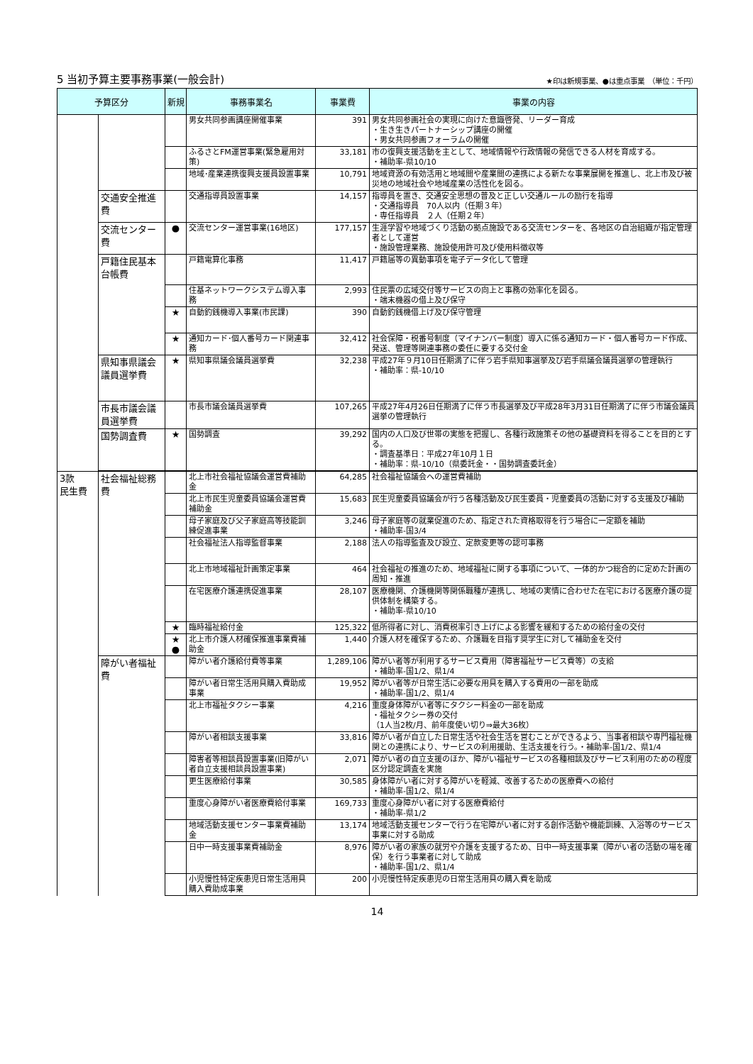5 当初予算主要事務事業(一般会計)
★印は新規事業、●は重点事業　（単位：千円）
| 予算区分 | | 新規 | 事務事業名 | 事業費 | 事業の内容 |
| --- | --- | --- | --- | --- | --- |
| | | | 男女共同参画講座開催事業 | 391 | 男女共同参画社会の実現に向けた意識啓発、リーダー育成 ・生き生きパートナーシップ講座の開催 ・男女共同参画フォーラムの開催 |
| | | | ふるさとFM運営事業(緊急雇用対策) | 33,181 | 市の復興支援活動を主として、地域情報や行政情報の発信できる人材を育成する。 ・補助率-県10/10 |
| | | | 地域･産業連携復興支援員設置事業 | 10,791 | 地域資源の有効活用と地域間や産業間の連携による新たな事業展開を推進し、北上市及び被災地の地域社会や地域産業の活性化を図る。 |
| | 交通安全推進費 | | 交通指導員設置事業 | 14,157 | 指導員を置き、交通安全思想の普及と正しい交通ルールの励行を指導 ・交通指導員 70人以内（任期３年） ・専任指導員 ２人（任期２年） |
| | 交流センター費 | ● | 交流センター運営事業(16地区) | 177,157 | 生涯学習や地域づくり活動の拠点施設である交流センターを、各地区の自治組織が指定管理者として運営 ・施設管理業務、施設使用許可及び使用料徴収等 |
| | 戸籍住民基本台帳費 | | 戸籍電算化事務 | 11,417 | 戸籍届等の異動事項を電子データ化して管理 |
| | | | 住基ネットワークシステム導入事務 | 2,993 | 住民票の広域交付等サービスの向上と事務の効率化を図る。 ・端末機器の借上及び保守 |
| | | ★ | 自動釣銭機導入事業(市民課) | 390 | 自動釣銭機借上げ及び保守管理 |
| | | ★ | 通知カード･個人番号カード関連事務 | 32,412 | 社会保障・税番号制度（マイナンバー制度）導入に係る通知カード・個人番号カード作成、発送、管理等関連事務の委任に要する交付金 |
| | 県知事県議会議員選挙費 | ★ | 県知事県議会議員選挙費 | 32,238 | 平成27年９月10日任期満了に伴う岩手県知事選挙及び岩手県議会議員選挙の管理執行 ・補助率：県-10/10 |
| | 市長市議会議員選挙費 | | 市長市議会議員選挙費 | 107,265 | 平成27年4月26日任期満了に伴う市長選挙及び平成28年3月31日任期満了に伴う市議会議員選挙の管理執行 |
| | 国勢調査費 | ★ | 国勢調査 | 39,292 | 国内の人口及び世帯の実態を把握し、各種行政施策その他の基礎資料を得ることを目的とする。 ・調査基準日：平成27年10月１日 ・補助率：県-10/10（県委託金・・国勢調査委託金） |
| 3款 民生費 | 社会福祉総務費 | | 北上市社会福祉協議会運営費補助金 | 64,285 | 社会福祉協議会への運営費補助 |
| | | | 北上市民生児童委員協議会運営費補助金 | 15,683 | 民生児童委員協議会が行う各種活動及び民生委員・児童委員の活動に対する支援及び補助 |
| | | | 母子家庭及び父子家庭高等技能訓練促進事業 | 3,246 | 母子家庭等の就業促進のため、指定された資格取得を行う場合に一定額を補助 ・補助率-国3/4 |
| | | | 社会福祉法人指導監督事業 | 2,188 | 法人の指導監査及び設立、定款変更等の認可事務 |
| | | | 北上市地域福祉計画策定事業 | 464 | 社会福祉の推進のため、地域福祉に関する事項について、一体的かつ総合的に定めた計画の周知・推進 |
| | | | 在宅医療介護連携促進事業 | 28,107 | 医療機関、介護機関等関係職種が連携し、地域の実情に合わせた在宅における医療介護の提供体制を構築する。 ・補助率-県10/10 |
| | | ★ | 臨時福祉給付金 | 125,322 | 低所得者に対し、消費税率引き上げによる影響を緩和するための給付金の交付 |
| | | ★ ● | 北上市介護人材確保推進事業費補助金 | 1,440 | 介護人材を確保するため、介護職を目指す奨学生に対して補助金を交付 |
| | 障がい者福祉費 | | 障がい者介護給付費等事業 | 1,289,106 | 障がい者等が利用するサービス費用（障害福祉サービス費等）の支給 ・補助率-国1/2、県1/4 |
| | | | 障がい者日常生活用具購入費助成事業 | 19,952 | 障がい者等が日常生活に必要な用具を購入する費用の一部を助成 ・補助率-国1/2、県1/4 |
| | | | 北上市福祉タクシー事業 | 4,216 | 重度身体障がい者等にタクシー料金の一部を助成 ・福祉タクシー券の交付 （1人当2枚/月、前年度使い切り⇒最大36枚） |
| | | | 障がい者相談支援事業 | 33,816 | 障がい者が自立した日常生活や社会生活を営むことができるよう、当事者相談や専門福祉機関との連携により、サービスの利用援助、生活支援を行う。・補助率-国1/2、県1/4 |
| | | | 障害者等相談員設置事業(旧障がい者自立支援相談員設置事業) | 2,071 | 障がい者の自立支援のほか、障がい福祉サービスの各種相談及びサービス利用のための程度区分認定調査を実施 |
| | | | 更生医療給付事業 | 30,585 | 身体障がい者に対する障がいを軽減、改善するための医療費への給付 ・補助率-国1/2、県1/4 |
| | | | 重度心身障がい者医療費給付事業 | 169,733 | 重度心身障がい者に対する医療費給付 ・補助率-県1/2 |
| | | | 地域活動支援センター事業費補助金 | 13,174 | 地域活動支援センターで行う在宅障がい者に対する創作活動や機能訓練、入浴等のサービス事業に対する助成 |
| | | | 日中一時支援事業費補助金 | 8,976 | 障がい者の家族の就労や介護を支援するため、日中一時支援事業（障がい者の活動の場を確保）を行う事業者に対して助成 ・補助率-国1/2、県1/4 |
| | | | 小児慢性特定疾患児日常生活用具購入費助成事業 | 200 | 小児慢性特定疾患児の日常生活用具の購入費を助成 |
14